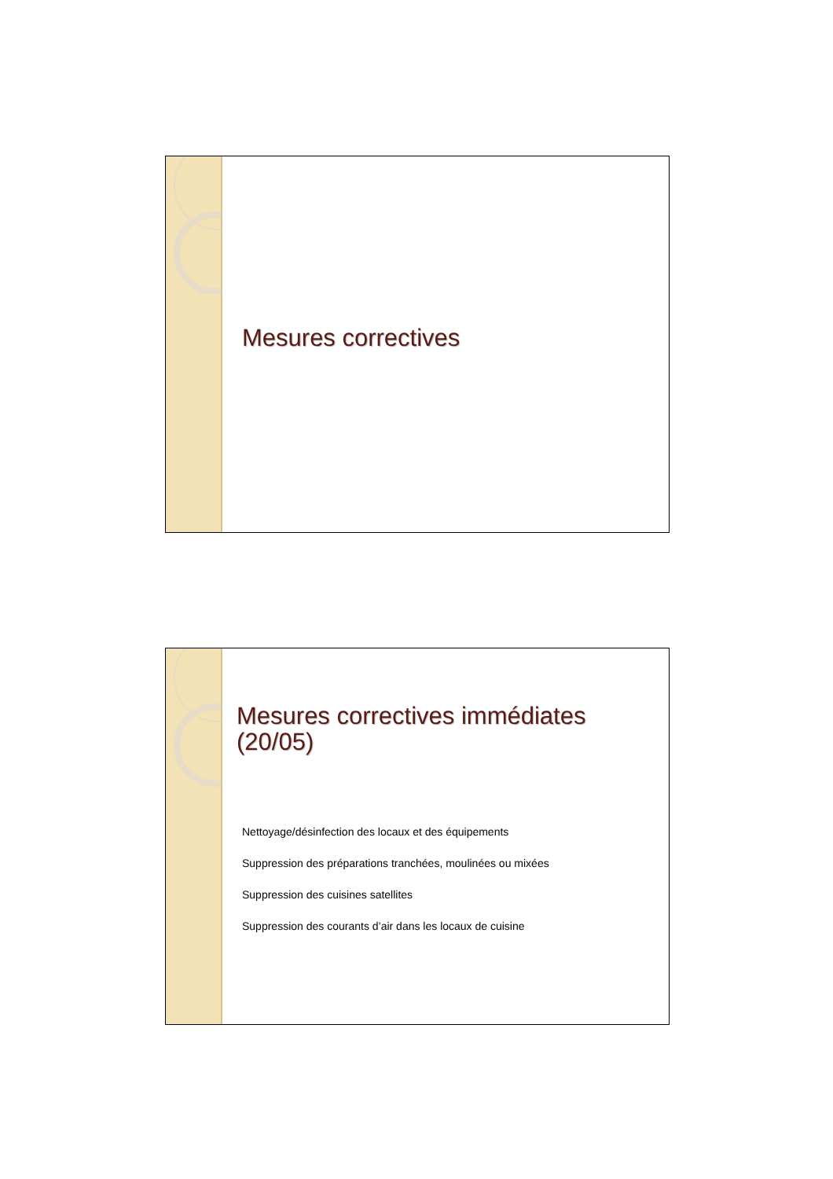Mesures correctives
Mesures correctives immédiates (20/05)
Nettoyage/désinfection des locaux et des équipements
Suppression des préparations tranchées, moulinées ou mixées
Suppression des cuisines satellites
Suppression des courants d’air dans les locaux de cuisine